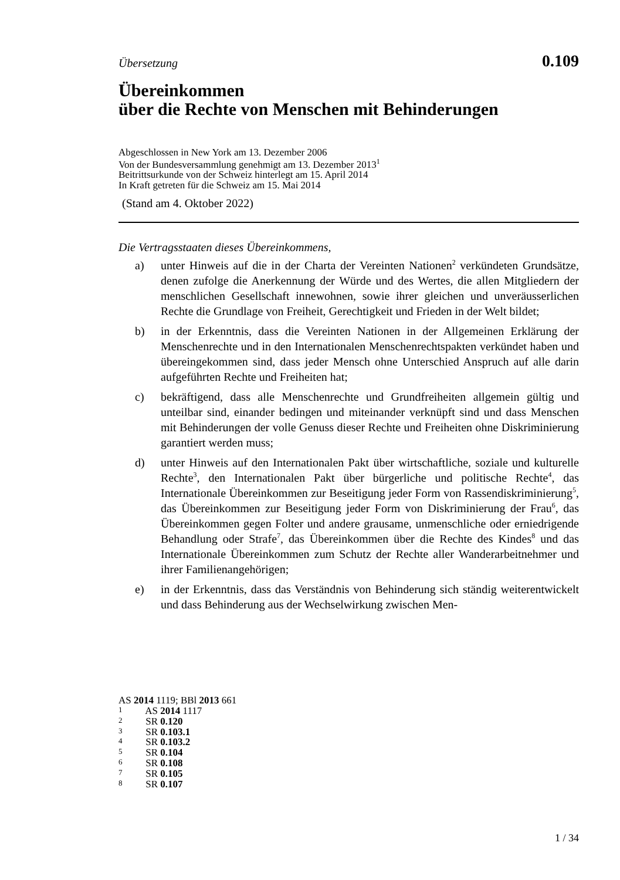Übersetzung
0.109
Übereinkommen
über die Rechte von Menschen mit Behinderungen
Abgeschlossen in New York am 13. Dezember 2006
Von der Bundesversammlung genehmigt am 13. Dezember 2013<sup>1</sup>
Beitrittsurkunde von der Schweiz hinterlegt am 15. April 2014
In Kraft getreten für die Schweiz am 15. Mai 2014
(Stand am 4. Oktober 2022)
Die Vertragsstaaten dieses Übereinkommens,
a) unter Hinweis auf die in der Charta der Vereinten Nationen<sup>2</sup> verkündeten Grundsätze, denen zufolge die Anerkennung der Würde und des Wertes, die allen Mitgliedern der menschlichen Gesellschaft innewohnen, sowie ihrer gleichen und unveräusserlichen Rechte die Grundlage von Freiheit, Gerechtigkeit und Frieden in der Welt bildet;
b) in der Erkenntnis, dass die Vereinten Nationen in der Allgemeinen Erklärung der Menschenrechte und in den Internationalen Menschenrechtspakten verkündet haben und übereingekommen sind, dass jeder Mensch ohne Unterschied Anspruch auf alle darin aufgeführten Rechte und Freiheiten hat;
c) bekräftigend, dass alle Menschenrechte und Grundfreiheiten allgemein gültig und unteilbar sind, einander bedingen und miteinander verknüpft sind und dass Menschen mit Behinderungen der volle Genuss dieser Rechte und Freiheiten ohne Diskriminierung garantiert werden muss;
d) unter Hinweis auf den Internationalen Pakt über wirtschaftliche, soziale und kulturelle Rechte<sup>3</sup>, den Internationalen Pakt über bürgerliche und politische Rechte<sup>4</sup>, das Internationale Übereinkommen zur Beseitigung jeder Form von Rassendiskriminierung<sup>5</sup>, das Übereinkommen zur Beseitigung jeder Form von Diskriminierung der Frau<sup>6</sup>, das Übereinkommen gegen Folter und andere grausame, unmenschliche oder erniedrigende Behandlung oder Strafe<sup>7</sup>, das Übereinkommen über die Rechte des Kindes<sup>8</sup> und das Internationale Übereinkommen zum Schutz der Rechte aller Wanderarbeitnehmer und ihrer Familienangehörigen;
e) in der Erkenntnis, dass das Verständnis von Behinderung sich ständig weiterentwickelt und dass Behinderung aus der Wechselwirkung zwischen Men-
AS 2014 1119; BBl 2013 661
1 AS 2014 1117
2 SR 0.120
3 SR 0.103.1
4 SR 0.103.2
5 SR 0.104
6 SR 0.108
7 SR 0.105
8 SR 0.107
1 / 34